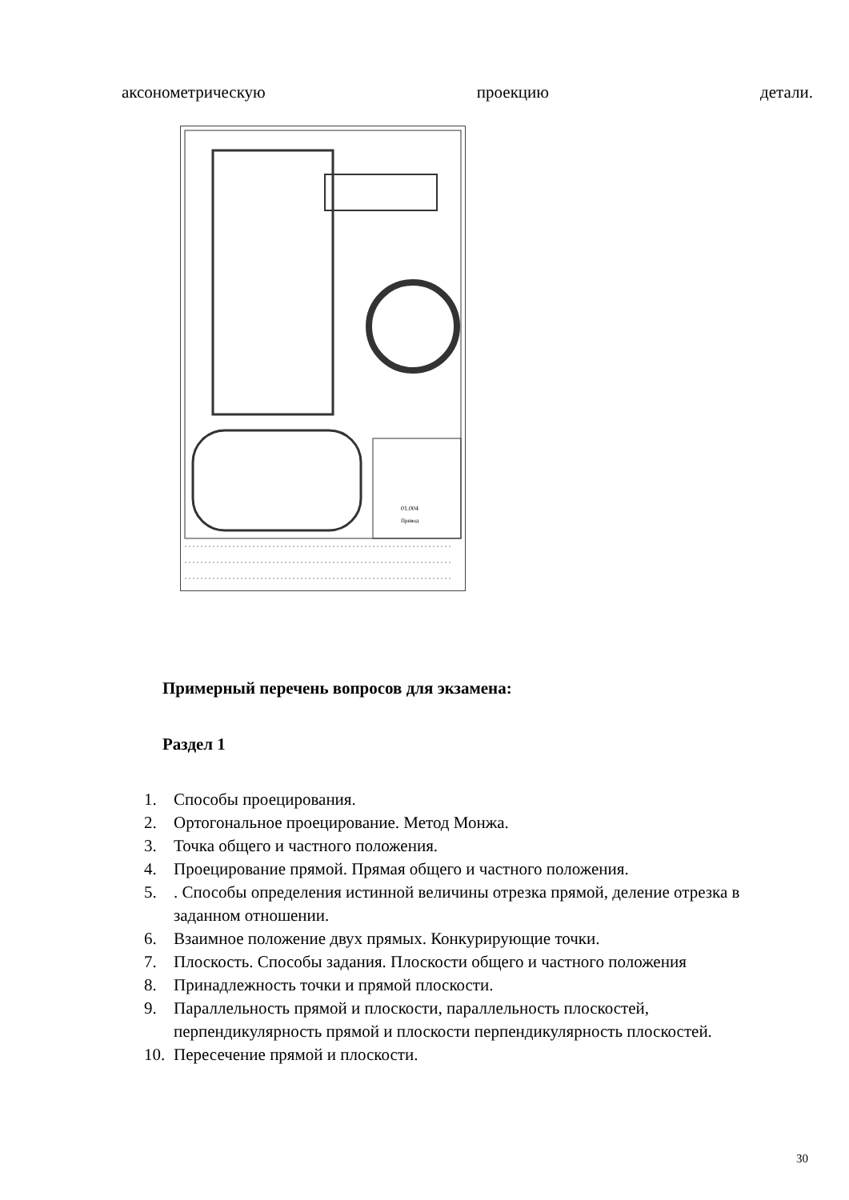аксонометрическую проекцию детали.
01.004
Привод
Примерный перечень вопросов для экзамена:
Раздел 1
1. Способы проецирования.
2. Ортогональное проецирование. Метод Монжа.
3. Точка общего и частного положения.
4. Проецирование прямой. Прямая общего и частного положения.
5.. Способы определения истинной величины отрезка прямой, деление отрезка в заданном отношении.
6. Взаимное положение двух прямых. Конкурирующие точки.
7. Плоскость. Способы задания. Плоскости общего и частного положения
8. Принадлежность точки и прямой плоскости.
9. Параллельность прямой и плоскости, параллельность плоскостей, перпендикулярность прямой и плоскости перпендикулярность плоскостей.
10. Пересечение прямой и плоскости.
30